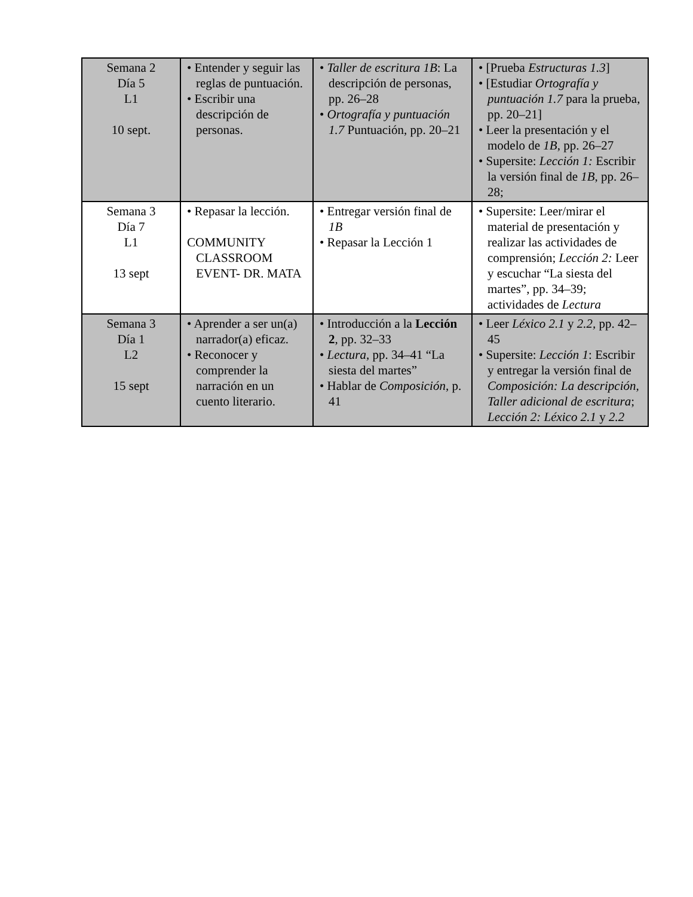| Semana 2 Día 5 L1 10 sept. | • Entender y seguir las reglas de puntuación. • Escribir una descripción de personas. | • Taller de escritura 1B : La descripción de personas, pp. 26–28 • Ortografía y puntuación 1.7 Puntuación, pp. 20–21 | • [Prueba Estructuras 1.3 ] • [Estudiar Ortografía y puntuación 1.7 para la prueba, pp. 20–21] • Leer la presentación y el modelo de 1B , pp. 26–27 • Supersite: Lección 1: Escribir la versión final de 1B , pp. 26–28; |
| Semana 3 Día 7 L1 13 sept | • Repasar la lección. COMMUNITY CLASSROOM EVENT- DR. MATA | • Entregar versión final de 1B • Repasar la Lección 1 | • Supersite: Leer/mirar el material de presentación y realizar las actividades de comprensión; Lección 2: Leer y escuchar “La siesta del martes”, pp. 34–39; actividades de Lectura |
| Semana 3 Día 1 L2 15 sept | • Aprender a ser un(a) narrador(a) eficaz. • Reconocer y comprender la narración en un cuento literario. | • Introducción a la Lección 2 , pp. 32–33 • Lectura, pp. 34–41 “La siesta del martes” • Hablar de Composición , p. 41 | • Leer Léxico 2.1 y 2.2, pp. 42–45 • Supersite: Lección 1 : Escribir y entregar la versión final de Composición: La descripción, Taller adicional de escritura ; Lección 2: Léxico 2.1 y 2.2 |